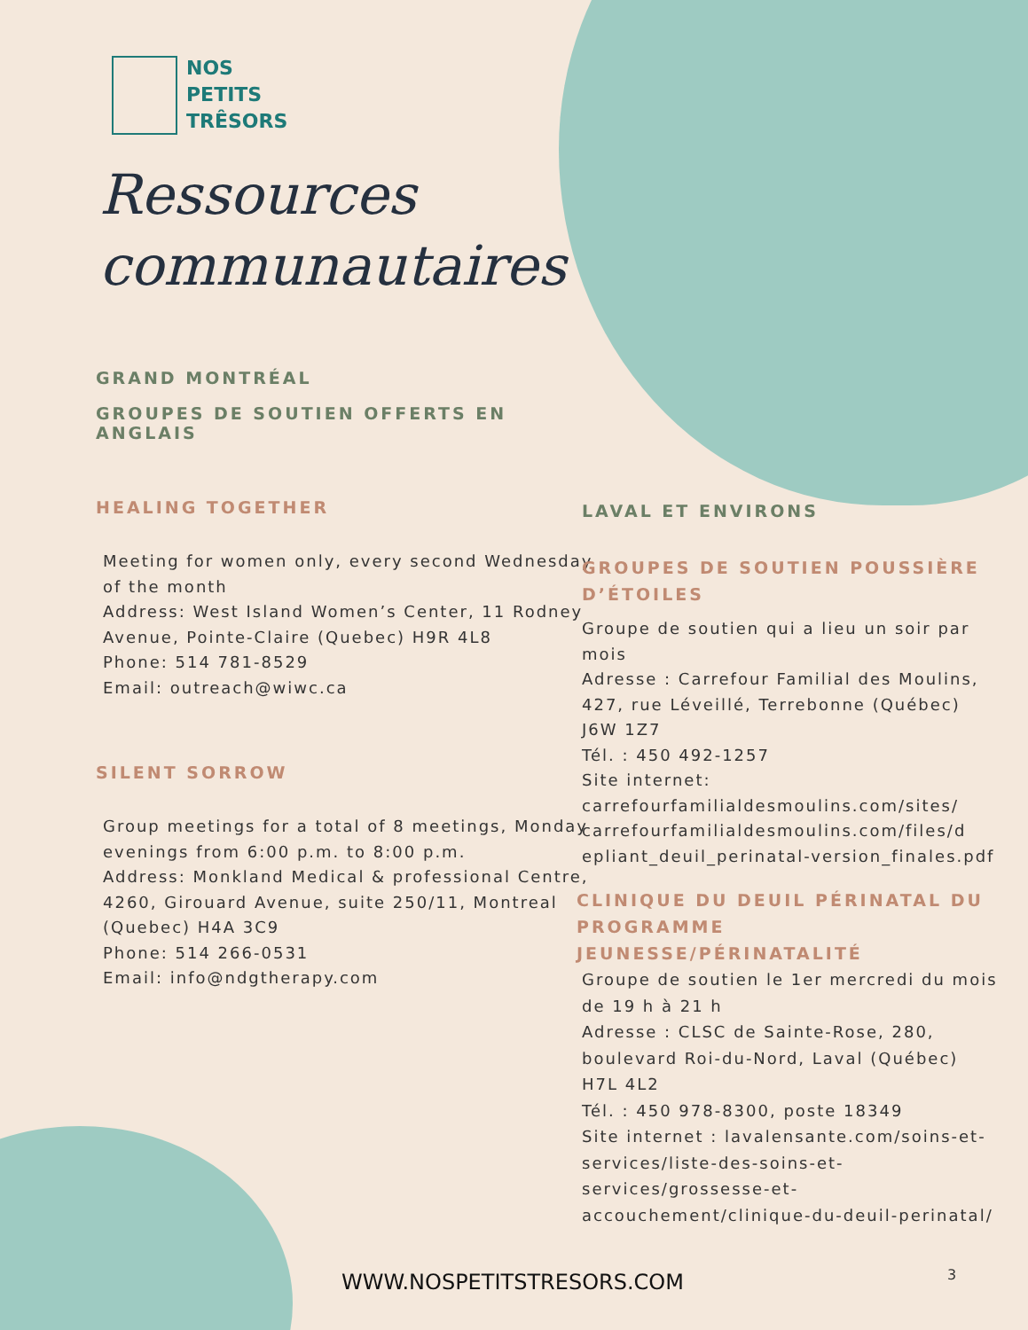NOS
PETITS
TRÊSORS
Ressources
communautaires
GRAND MONTRÉAL
GROUPES DE SOUTIEN OFFERTS EN ANGLAIS
HEALING TOGETHER
Meeting for women only, every second Wednesday of the month
Address: West Island Women’s Center, 11 Rodney Avenue, Pointe-Claire (Quebec) H9R 4L8
Phone: 514 781-8529
Email: outreach@wiwc.ca
SILENT SORROW
Group meetings for a total of 8 meetings, Monday evenings from 6:00 p.m. to 8:00 p.m.
Address: Monkland Medical & professional Centre, 4260, Girouard Avenue, suite 250/11, Montreal (Quebec) H4A 3C9
Phone: 514 266-0531
Email: info@ndgtherapy.com
LAVAL ET ENVIRONS
GROUPES DE SOUTIEN POUSSIÈRE D’ÉTOILES
Groupe de soutien qui a lieu un soir par mois
Adresse : Carrefour Familial des Moulins, 427, rue Léveillé, Terrebonne (Québec) J6W 1Z7
Tél. : 450 492-1257
Site internet: carrefourfamilialdesmoulins.com/sites/ carrefourfamilialdesmoulins.com/files/d epliant_deuil_perinatal-version_finales.pdf
CLINIQUE DU DEUIL PÉRINATAL DU PROGRAMME JEUNESSE/PÉRINATALITÉ
Groupe de soutien le 1er mercredi du mois de 19 h à 21 h
Adresse : CLSC de Sainte-Rose, 280, boulevard Roi-du-Nord, Laval (Québec) H7L 4L2
Tél. : 450 978-8300, poste 18349
Site internet : lavalensante.com/soins-et-services/liste-des-soins-et-services/grossesse-et-accouchement/clinique-du-deuil-perinatal/
WWW.NOSPETITSTRESORS.COM 3